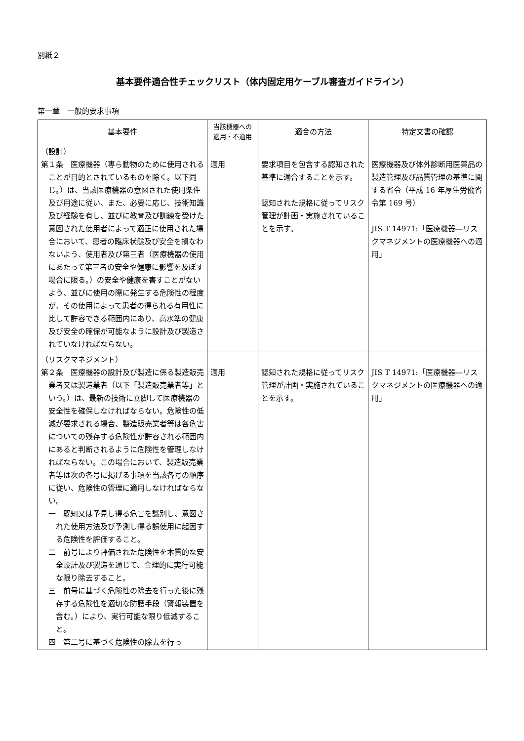別紙２
基本要件適合性チェックリスト（体内固定用ケーブル審査ガイドライン）
第一章　一般的要求事項
| 基本要件 | 当該機器への 適用・不適用 | 適合の方法 | 特定文書の確認 |
| --- | --- | --- | --- |
| （設計） 第１条 医療機器（専ら動物のために使用されることが目的とされているものを除く。以下同じ。）は、当該医療機器の意図された使用条件及び用途に従い、また、必要に応じ、技術知識及び経験を有し、並びに教育及び訓練を受けた意図された使用者によって適正に使用された場合において、患者の臨床状態及び安全を損なわないよう、使用者及び第三者（医療機器の使用にあたって第三者の安全や健康に影響を及ぼす場合に限る。）の安全や健康を害すことがないよう、並びに使用の際に発生する危険性の程度が、その使用によって患者の得られる有用性に比して許容できる範囲内にあり、高水準の健康及び安全の確保が可能なように設計及び製造されていなければならない。 | 適用 | 要求項目を包含する認知された基準に適合することを示す。 認知された規格に従ってリスク管理が計画・実施されていることを示す。 | 医療機器及び体外診断用医薬品の製造管理及び品質管理の基準に関する省令（平成 16 年厚生労働省令第 169 号） JIS T 14971:「医療機器―リスクマネジメントの医療機器への適用」 |
| （リスクマネジメント） 第２条 医療機器の設計及び製造に係る製造販売業者又は製造業者（以下「製造販売業者等」という。）は、最新の技術に立脚して医療機器の安全性を確保しなければならない。危険性の低減が要求される場合、製造販売業者等は各危害についての残存する危険性が許容される範囲内にあると判断されるように危険性を管理しなければならない。この場合において、製造販売業者等は次の各号に掲げる事項を当該各号の順序に従い、危険性の管理に適用しなければならない。 一 既知又は予見し得る危害を識別し、意図された使用方法及び予測し得る誤使用に起因する危険性を評価すること。 二 前号により評価された危険性を本質的な安全設計及び製造を通じて、合理的に実行可能な限り除去すること。 三 前号に基づく危険性の除去を行った後に残存する危険性を適切な防護手段（警報装置を含む。）により、実行可能な限り低減すること。 四 第二号に基づく危険性の除去を行っ | 適用 | 認知された規格に従ってリスク管理が計画・実施されていることを示す。 | JIS T 14971:「医療機器―リスクマネジメントの医療機器への適用」 |